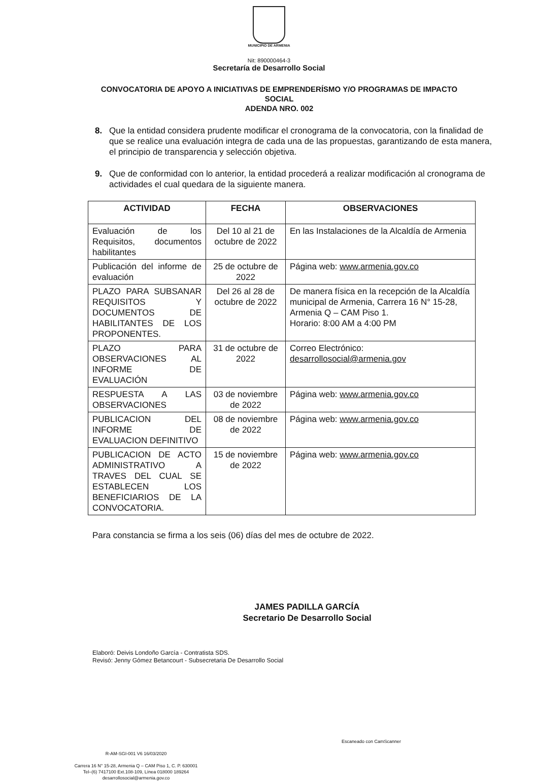MUNICIPIO DE ARMENIA
Nit: 890000464-3
Secretaría de Desarrollo Social
CONVOCATORIA DE APOYO A INICIATIVAS DE EMPRENDERÍSMO Y/O PROGRAMAS DE IMPACTO SOCIAL
ADENDA NRO. 002
8. Que la entidad considera prudente modificar el cronograma de la convocatoria, con la finalidad de que se realice una evaluación integra de cada una de las propuestas, garantizando de esta manera, el principio de transparencia y selección objetiva.
9. Que de conformidad con lo anterior, la entidad procederá a realizar modificación al cronograma de actividades el cual quedara de la siguiente manera.
| ACTIVIDAD | FECHA | OBSERVACIONES |
| --- | --- | --- |
| Evaluación de los Requisitos, documentos habilitantes | Del 10 al 21 de octubre de 2022 | En las Instalaciones de la Alcaldía de Armenia |
| Publicación del informe de evaluación | 25 de octubre de 2022 | Página web: www.armenia.gov.co |
| PLAZO PARA SUBSANAR REQUISITOS Y DOCUMENTOS DE HABILITANTES DE LOS PROPONENTES. | Del 26 al 28 de octubre de 2022 | De manera física en la recepción de la Alcaldía municipal de Armenia, Carrera 16 N° 15-28, Armenia Q – CAM Piso 1. Horario: 8:00 AM a 4:00 PM |
| PLAZO PARA OBSERVACIONES AL INFORME DE EVALUACIÓN | 31 de octubre de 2022 | Correo Electrónico: desarrollosocial@armenia.gov |
| RESPUESTA A LAS OBSERVACIONES | 03 de noviembre de 2022 | Página web: www.armenia.gov.co |
| PUBLICACION DEL INFORME DE EVALUACION DEFINITIVO | 08 de noviembre de 2022 | Página web: www.armenia.gov.co |
| PUBLICACION DE ACTO ADMINISTRATIVO A TRAVES DEL CUAL SE ESTABLECEN LOS BENEFICIARIOS DE LA CONVOCATORIA. | 15 de noviembre de 2022 | Página web: www.armenia.gov.co |
Para constancia se firma a los seis (06) días del mes de octubre de 2022.
JAMES PADILLA GARCÍA
Secretario De Desarrollo Social
Elaboró: Deivis Londoño García - Contratista SDS.
Revisó: Jenny Gómez Betancourt - Subsecretaria De Desarrollo Social
R-AM-SGI-001 V6 16/03/2020
Carrera 16 N° 15-28, Armenia Q – CAM Piso 1, C. P. 630001
Tel–(6) 7417100 Ext.108-109, Línea 018000 189264
desarrollosocial@armenia.gov.co
Escaneado con CamScanner